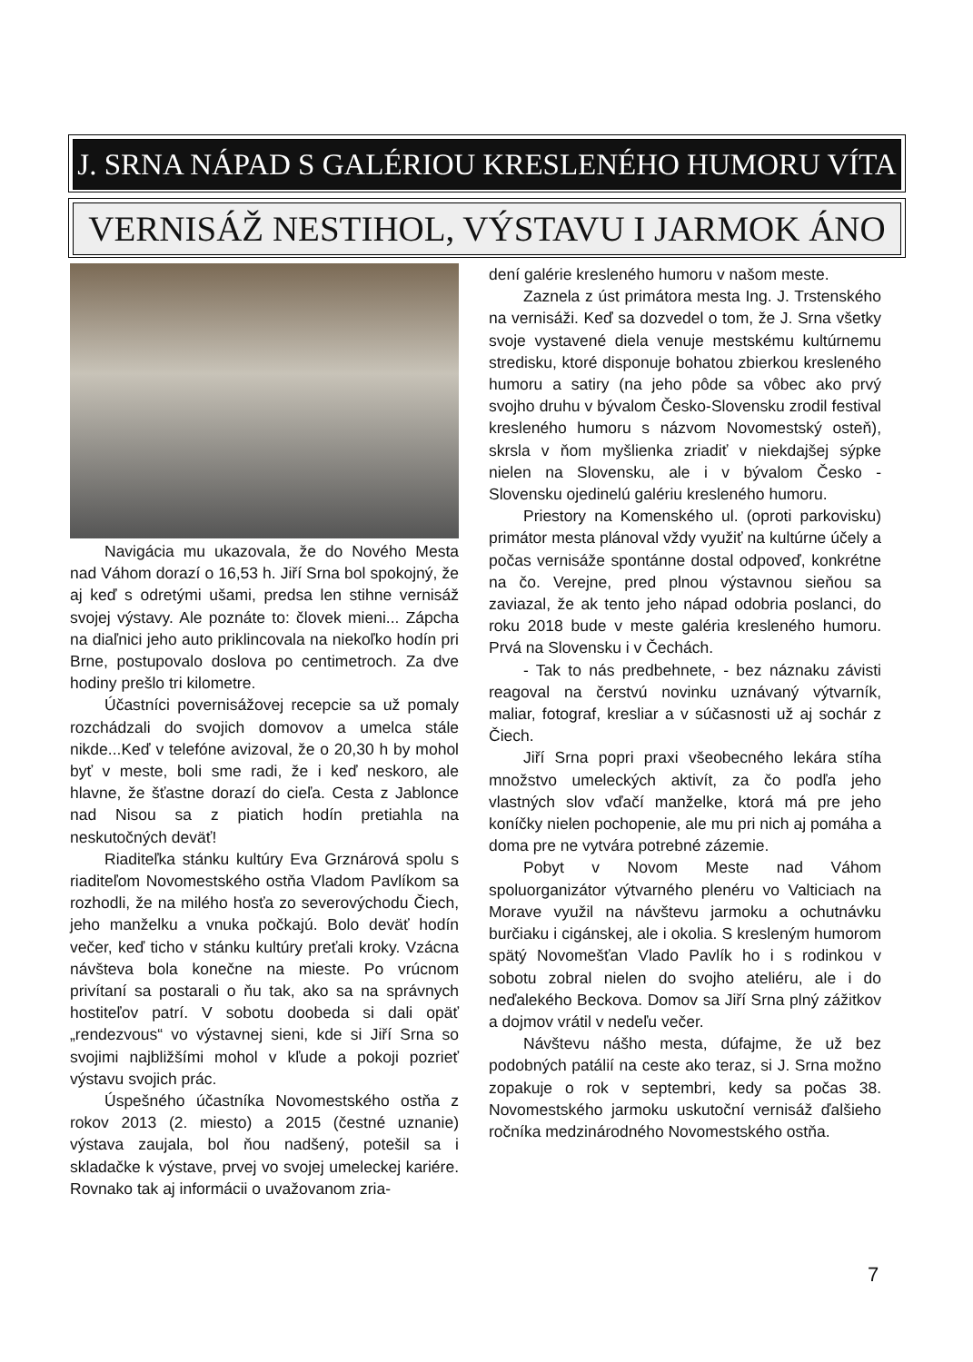J. SRNA NÁPAD S GALÉRIOU KRESLENÉHO HUMORU VÍTA
VERNISÁŽ NESTIHOL, VÝSTAVU I JARMOK ÁNO
Navigácia mu ukazovala, že do Nového Mesta nad Váhom dorazí o 16,53 h. Jiří Srna bol spokojný, že aj keď s odretými ušami, predsa len stihne vernisáž svojej výstavy. Ale poznáte to: človek mieni... Zápcha na diaľnici jeho auto priklincovala na niekoľko hodín pri Brne, postupovalo doslova po centimetroch. Za dve hodiny prešlo tri kilometre.
Účastníci povernisážovej recepcie sa už pomaly rozchádzali do svojich domovov a umelca stále nikde...Keď v telefóne avizoval, že o 20,30 h by mohol byť v meste, boli sme radi, že i keď neskoro, ale hlavne, že šťastne dorazí do cieľa. Cesta z Jablonce nad Nisou sa z piatich hodín pretiahla na neskutočných deväť!
Riaditeľka stánku kultúry Eva Grznárová spolu s riaditeľom Novomestského ostňa Vladom Pavlíkom sa rozhodli, že na milého hosťa zo severovýchodu Čiech, jeho manželku a vnuka počkajú. Bolo deväť hodín večer, keď ticho v stánku kultúry preťali kroky. Vzácna návšteva bola konečne na mieste. Po vrúcnom privítaní sa postarali o ňu tak, ako sa na správnych hostiteľov patrí. V sobotu doobeda si dali opäť „rendezvous“ vo výstavnej sieni, kde si Jiří Srna so svojimi najbližšími mohol v kľude a pokoji pozrieť výstavu svojich prác.
Úspešného účastníka Novomestského ostňa z rokov 2013 (2. miesto) a 2015 (čestné uznanie) výstava zaujala, bol ňou nadšený, potešil sa i skladačke k výstave, prvej vo svojej umeleckej kariére. Rovnako tak aj informácii o uvažovanom zria-
dení galérie kresleného humoru v našom meste.
Zaznela z úst primátora mesta Ing. J. Trstenského na vernisáži. Keď sa dozvedel o tom, že J. Srna všetky svoje vystavené diela venuje mestskému kultúrnemu stredisku, ktoré disponuje bohatou zbierkou kresleného humoru a satiry (na jeho pôde sa vôbec ako prvý svojho druhu v bývalom Česko-Slovensku zrodil festival kresleného humoru s názvom Novomestský osteň), skrsla v ňom myšlienka zriadiť v niekdajšej sýpke nielen na Slovensku, ale i v bývalom Česko - Slovensku ojedinelú galériu kresleného humoru.
Priestory na Komenského ul. (oproti parkovisku) primátor mesta plánoval vždy využiť na kultúrne účely a počas vernisáže spontánne dostal odpoveď, konkrétne na čo. Verejne, pred plnou výstavnou sieňou sa zaviazal, že ak tento jeho nápad odobria poslanci, do roku 2018 bude v meste galéria kresleného humoru. Prvá na Slovensku i v Čechách.
- Tak to nás predbehnete, - bez náznaku závisti reagoval na čerstvú novinku uznávaný výtvarník, maliar, fotograf, kresliar a v súčasnosti už aj sochár z Čiech.
Jiří Srna popri praxi všeobecného lekára stíha množstvo umeleckých aktivít, za čo podľa jeho vlastných slov vďačí manželke, ktorá má pre jeho koníčky nielen pochopenie, ale mu pri nich aj pomáha a doma pre ne vytvára potrebné zázemie.
Pobyt v Novom Meste nad Váhom spoluorganizátor výtvarného plenéru vo Valticiach na Morave využil na návštevu jarmoku a ochutnávku burčiaku i cigánskej, ale i okolia. S kresleným humorom spätý Novomešťan Vlado Pavlík ho i s rodinkou v sobotu zobral nielen do svojho ateliéru, ale i do neďalekého Beckova. Domov sa Jiří Srna plný zážitkov a dojmov vrátil v nedeľu večer.
Návštevu nášho mesta, dúfajme, že už bez podobných patálií na ceste ako teraz, si J. Srna možno zopakuje o rok v septembri, kedy sa počas 38. Novomestského jarmoku uskutoční vernisáž ďalšieho ročníka medzinárodného Novomestského ostňa.
7